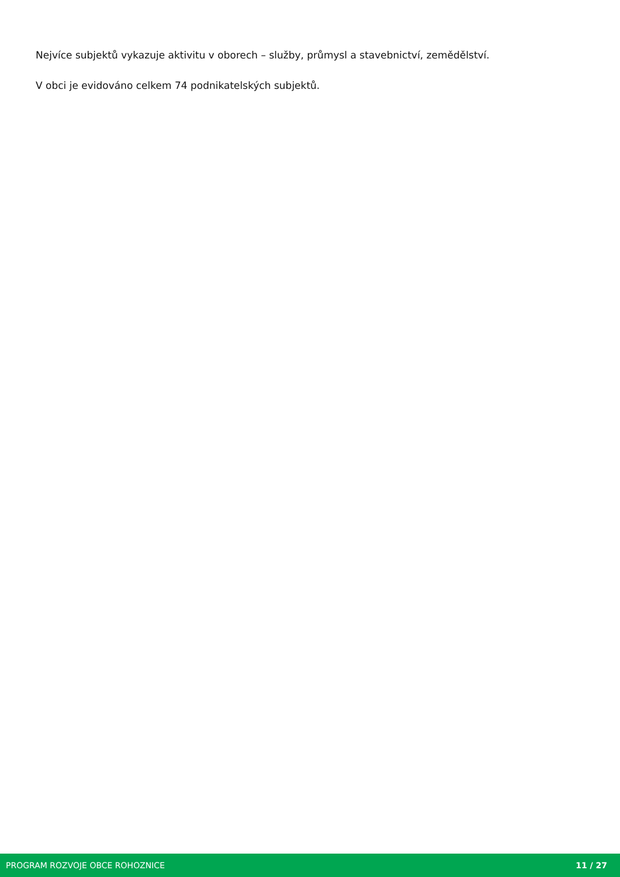Nejvíce subjektů vykazuje aktivitu v oborech – služby, průmysl a stavebnictví, zemědělství.
V obci je evidováno celkem 74 podnikatelských subjektů.
PROGRAM ROZVOJE OBCE ROHOZNICE 11 / 27